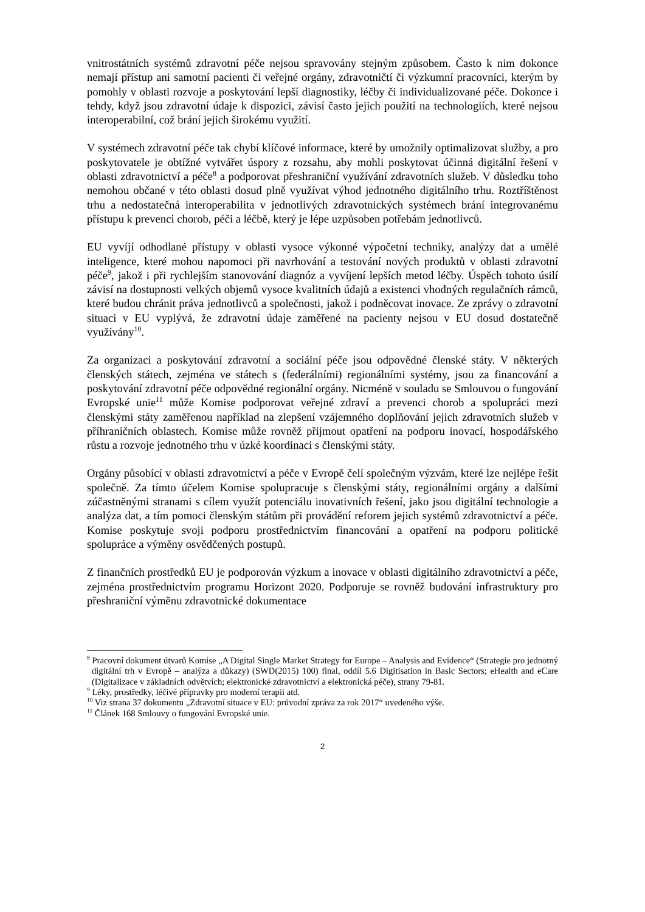vnitrostátních systémů zdravotní péče nejsou spravovány stejným způsobem. Často k nim dokonce nemají přístup ani samotní pacienti či veřejné orgány, zdravotničtí či výzkumní pracovníci, kterým by pomohly v oblasti rozvoje a poskytování lepší diagnostiky, léčby či individualizované péče. Dokonce i tehdy, když jsou zdravotní údaje k dispozici, závisí často jejich použití na technologiích, které nejsou interoperabilní, což brání jejich širokému využití.
V systémech zdravotní péče tak chybí klíčové informace, které by umožnily optimalizovat služby, a pro poskytovatele je obtížné vytvářet úspory z rozsahu, aby mohli poskytovat účinná digitální řešení v oblasti zdravotnictví a péče<sup>8</sup> a podporovat přeshraniční využívání zdravotních služeb. V důsledku toho nemohou občané v této oblasti dosud plně využívat výhod jednotného digitálního trhu. Roztříštěnost trhu a nedostatečná interoperabilita v jednotlivých zdravotnických systémech brání integrovanému přístupu k prevenci chorob, péči a léčbě, který je lépe uzpůsoben potřebám jednotlivců.
EU vyvíjí odhodlané přístupy v oblasti vysoce výkonné výpočetní techniky, analýzy dat a umělé inteligence, které mohou napomoci při navrhování a testování nových produktů v oblasti zdravotní péče<sup>9</sup>, jakož i při rychlejším stanovování diagnóz a vyvíjení lepších metod léčby. Úspěch tohoto úsilí závisí na dostupnosti velkých objemů vysoce kvalitních údajů a existenci vhodných regulačních rámců, které budou chránit práva jednotlivců a společnosti, jakož i podněcovat inovace. Ze zprávy o zdravotní situaci v EU vyplývá, že zdravotní údaje zaměřené na pacienty nejsou v EU dosud dostatečně využívány<sup>10</sup>.
Za organizaci a poskytování zdravotní a sociální péče jsou odpovědné členské státy. V některých členských státech, zejména ve státech s (federálními) regionálními systémy, jsou za financování a poskytování zdravotní péče odpovědné regionální orgány. Nicméně v souladu se Smlouvou o fungování Evropské unie<sup>11</sup> může Komise podporovat veřejné zdraví a prevenci chorob a spolupráci mezi členskými státy zaměřenou například na zlepšení vzájemného doplňování jejich zdravotních služeb v příhraničních oblastech. Komise může rovněž přijmout opatření na podporu inovací, hospodářského růstu a rozvoje jednotného trhu v úzké koordinaci s členskými státy.
Orgány působící v oblasti zdravotnictví a péče v Evropě čelí společným výzvám, které lze nejlépe řešit společně. Za tímto účelem Komise spolupracuje s členskými státy, regionálními orgány a dalšími zúčastněnými stranami s cílem využít potenciálu inovativních řešení, jako jsou digitální technologie a analýza dat, a tím pomoci členským státům při provádění reforem jejich systémů zdravotnictví a péče. Komise poskytuje svoji podporu prostřednictvím financování a opatření na podporu politické spolupráce a výměny osvědčených postupů.
Z finančních prostředků EU je podporován výzkum a inovace v oblasti digitálního zdravotnictví a péče, zejména prostřednictvím programu Horizont 2020. Podporuje se rovněž budování infrastruktury pro přeshraniční výměnu zdravotnické dokumentace
<sup>8</sup> Pracovní dokument útvarů Komise „A Digital Single Market Strategy for Europe – Analysis and Evidence“ (Strategie pro jednotný digitální trh v Evropě – analýza a důkazy) (SWD(2015) 100) final, oddíl 5.6 Digitisation in Basic Sectors; eHealth and eCare (Digitalizace v základních odvětvích; elektronické zdravotnictví a elektronická péče), strany 79-81.
<sup>9</sup> Léky, prostředky, léčivé přípravky pro moderní terapii atd.
<sup>10</sup> Viz strana 37 dokumentu „Zdravotní situace v EU: průvodní zpráva za rok 2017“ uvedeného výše.
<sup>11</sup> Článek 168 Smlouvy o fungování Evropské unie.
2